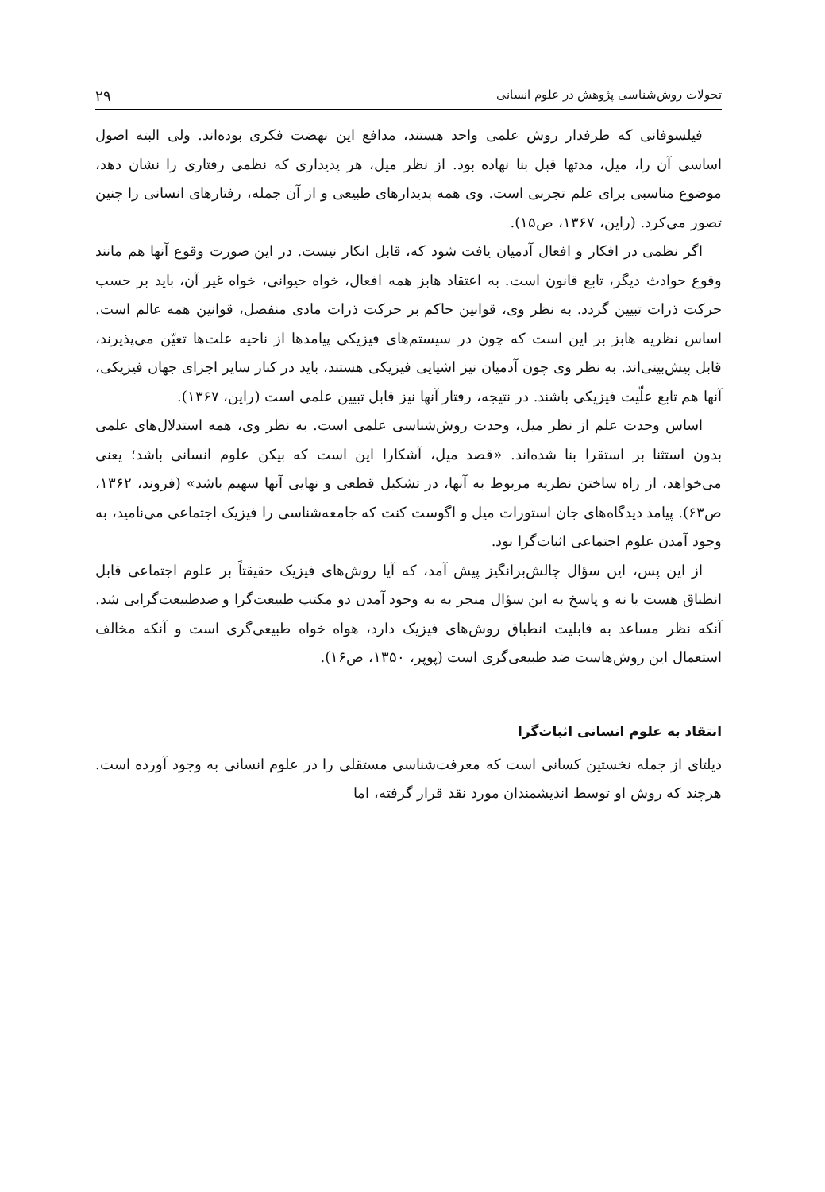تحولات روش‌شناسی پژوهش در علوم انسانی ۲۹
فیلسوفانی که طرفدار روش علمی واحد هستند، مدافع این نهضت فکری بوده‌اند. ولی البته اصول اساسی آن را، میل، مدتها قبل بنا نهاده بود. از نظر میل، هر پدیداری که نظمی رفتاری را نشان دهد، موضوع مناسبی برای علم تجربی است. وی همه پدیدارهای طبیعی و از آن جمله، رفتارهای انسانی را چنین تصور می‌کرد. (راین، ۱۳۶۷، ص۱۵).
اگر نظمی در افکار و افعال آدمیان یافت شود که، قابل انکار نیست. در این صورت وقوع آنها هم مانند وقوع حوادث دیگر، تابع قانون است. به اعتقاد هابز همه افعال، خواه حیوانی، خواه غیر آن، باید بر حسب حرکت ذرات تبیین گردد. به نظر وی، قوانین حاکم بر حرکت ذرات مادی منفصل، قوانین همه عالم است. اساس نظریه هابز بر این است که چون در سیستم‌های فیزیکی پیامدها از ناحیه علت‌ها تعیّن می‌پذیرند، قابل پیش‌بینی‌اند. به نظر وی چون آدمیان نیز اشیایی فیزیکی هستند، باید در کنار سایر اجزای جهان فیزیکی، آنها هم تابع علّیت فیزیکی باشند. در نتیجه، رفتار آنها نیز قابل تبیین علمی است (راین، ۱۳۶۷).
اساس وحدت علم از نظر میل، وحدت روش‌شناسی علمی است. به نظر وی، همه استدلال‌های علمی بدون استثنا بر استقرا بنا شده‌اند. «قصد میل، آشکارا این است که بیکن علوم انسانی باشد؛ یعنی می‌خواهد، از راه ساختن نظریه مربوط به آنها، در تشکیل قطعی و نهایی آنها سهیم باشد» (فروند، ۱۳۶۲، ص۶۳). پیامد دیدگاه‌های جان استورات میل و اگوست کنت که جامعه‌شناسی را فیزیک اجتماعی می‌نامید، به وجود آمدن علوم اجتماعی اثبات‌گرا بود.
از این پس، این سؤال چالش‌برانگیز پیش آمد، که آیا روش‌های فیزیک حقیقتاً بر علوم اجتماعی قابل انطباق هست یا نه و پاسخ به این سؤال منجر به به وجود آمدن دو مکتب طبیعت‌گرا و ضدطبیعت‌گرایی شد. آنکه نظر مساعد به قابلیت انطباق روش‌های فیزیک دارد، هواه خواه طبیعی‌گری است و آنکه مخالف استعمال این روش‌هاست ضد طبیعی‌گری است (پوپر، ۱۳۵۰، ص۱۶).
انتقاد به علوم انسانی اثبات‌گرا
دیلتای از جمله نخستین کسانی است که معرفت‌شناسی مستقلی را در علوم انسانی به وجود آورده است. هرچند که روش او توسط اندیشمندان مورد نقد قرار گرفته، اما